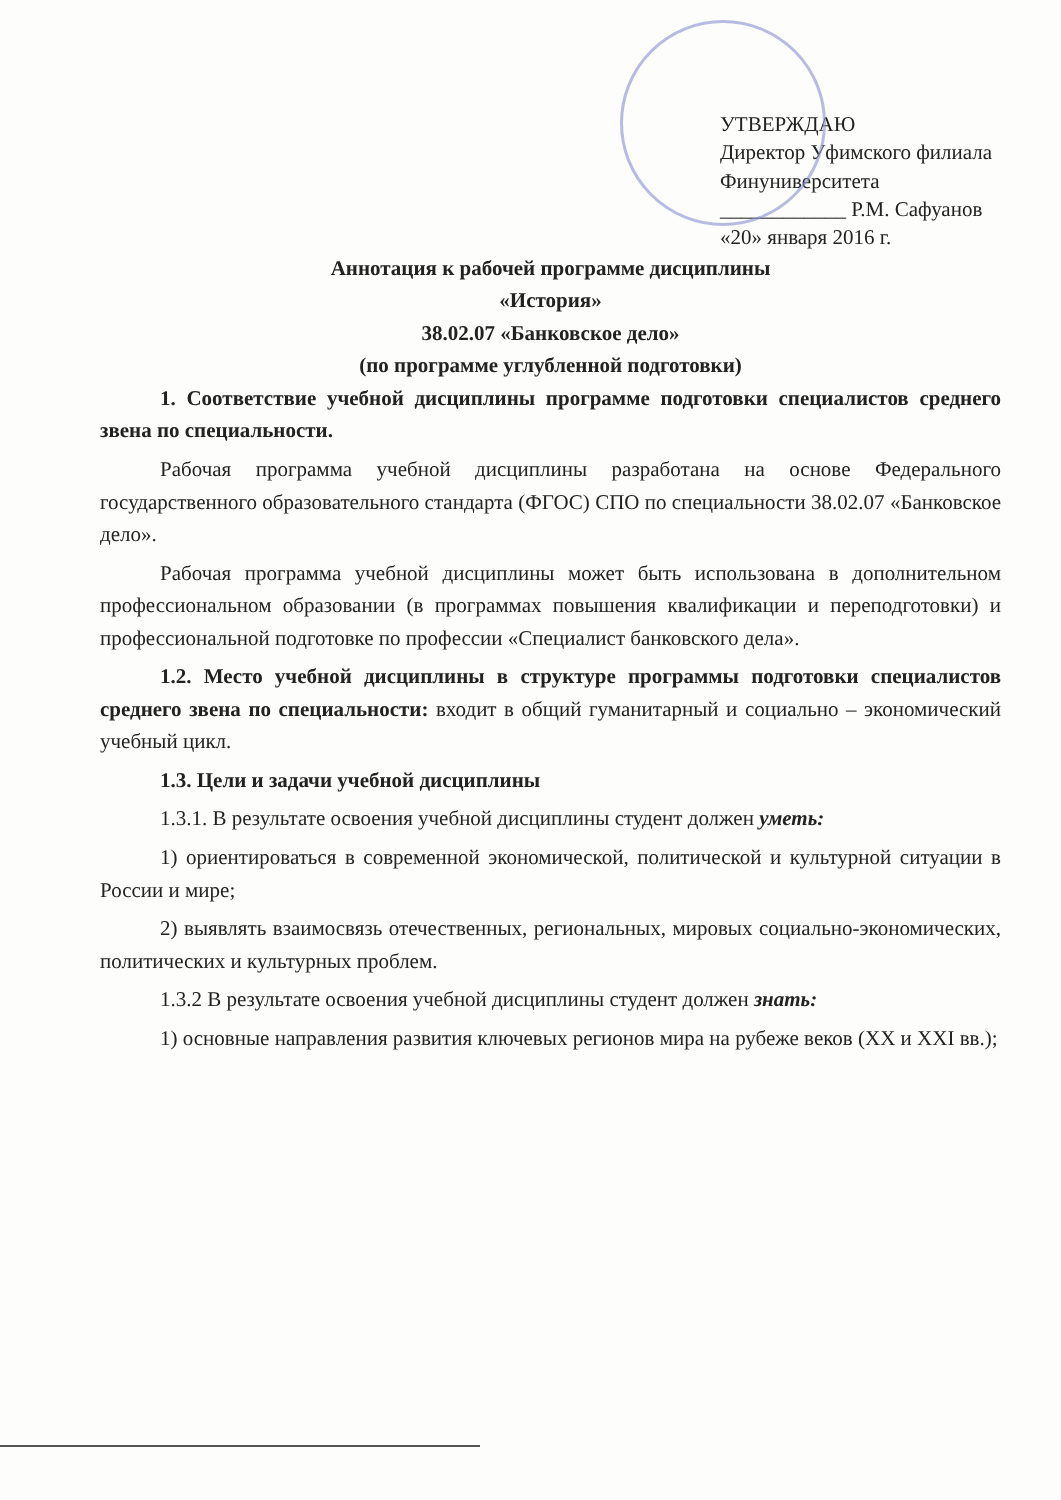УТВЕРЖДАЮ
Директор Уфимского филиала
Финуниверситета
____________ Р.М. Сафуанов
«20» января 2016 г.
Аннотация к рабочей программе дисциплины
«История»
38.02.07 «Банковское дело»
(по программе углубленной подготовки)
1. Соответствие учебной дисциплины программе подготовки специалистов среднего звена по специальности.
Рабочая программа учебной дисциплины разработана на основе Федерального государственного образовательного стандарта (ФГОС) СПО по специальности 38.02.07 «Банковское дело».
Рабочая программа учебной дисциплины может быть использована в дополнительном профессиональном образовании (в программах повышения квалификации и переподготовки) и профессиональной подготовке по профессии «Специалист банковского дела».
1.2. Место учебной дисциплины в структуре программы подготовки специалистов среднего звена по специальности: входит в общий гуманитарный и социально – экономический учебный цикл.
1.3. Цели и задачи учебной дисциплины
1.3.1. В результате освоения учебной дисциплины студент должен уметь:
1) ориентироваться в современной экономической, политической и культурной ситуации в России и мире;
2) выявлять взаимосвязь отечественных, региональных, мировых социально-экономических, политических и культурных проблем.
1.3.2 В результате освоения учебной дисциплины студент должен знать:
1) основные направления развития ключевых регионов мира на рубеже веков (XX и XXI вв.);